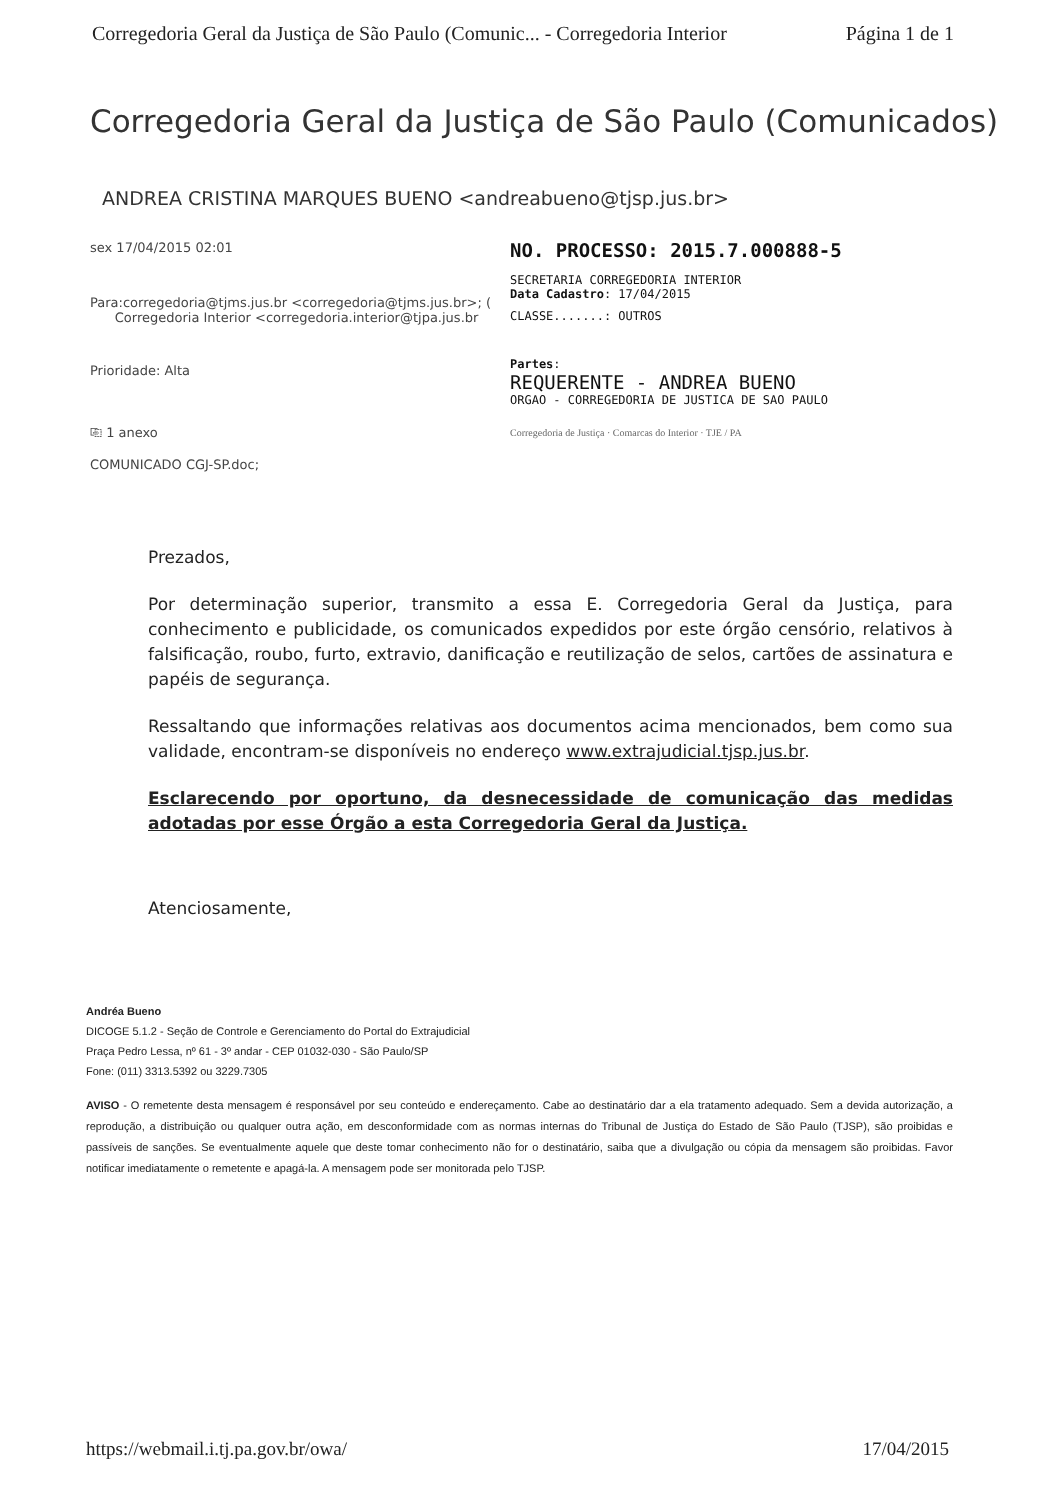Corregedoria Geral da Justiça de São Paulo (Comunic... - Corregedoria Interior Página 1 de 1
Corregedoria Geral da Justiça de São Paulo (Comunicados)
ANDREA CRISTINA MARQUES BUENO <andreabueno@tjsp.jus.br>
sex 17/04/2015 02:01
Para:corregedoria@tjms.jus.br <corregedoria@tjms.jus.br>; (
Corregedoria Interior <corregedoria.interior@tjpa.jus.br
Prioridade: Alta
⎘ 1 anexo
COMUNICADO CGJ-SP.doc;
NO. PROCESSO: 2015.7.000888-5
SECRETARIA CORREGEDORIA INTERIOR
Data Cadastro: 17/04/2015
CLASSE.......: OUTROS
Partes:
REQUERENTE - ANDREA BUENO
ORGAO - CORREGEDORIA DE JUSTICA DE SAO PAULO
Corregedoria de Justiça · Comarcas do Interior · TJE / PA
Prezados,
Por determinação superior, transmito a essa E. Corregedoria Geral da Justiça, para conhecimento e publicidade, os comunicados expedidos por este órgão censório, relativos à falsificação, roubo, furto, extravio, danificação e reutilização de selos, cartões de assinatura e papéis de segurança.
Ressaltando que informações relativas aos documentos acima mencionados, bem como sua validade, encontram-se disponíveis no endereço www.extrajudicial.tjsp.jus.br.
Esclarecendo por oportuno, da desnecessidade de comunicação das medidas adotadas por esse Órgão a esta Corregedoria Geral da Justiça.
Atenciosamente,
Andréa Bueno
DICOGE 5.1.2 - Seção de Controle e Gerenciamento do Portal do Extrajudicial
Praça Pedro Lessa, nº 61 - 3º andar - CEP 01032-030 - São Paulo/SP
Fone: (011) 3313.5392 ou 3229.7305
AVISO - O remetente desta mensagem é responsável por seu conteúdo e endereçamento. Cabe ao destinatário dar a ela tratamento adequado. Sem a devida autorização, a reprodução, a distribuição ou qualquer outra ação, em desconformidade com as normas internas do Tribunal de Justiça do Estado de São Paulo (TJSP), são proibidas e passíveis de sanções. Se eventualmente aquele que deste tomar conhecimento não for o destinatário, saiba que a divulgação ou cópia da mensagem são proibidas. Favor notificar imediatamente o remetente e apagá-la. A mensagem pode ser monitorada pelo TJSP.
https://webmail.i.tj.pa.gov.br/owa/ 17/04/2015